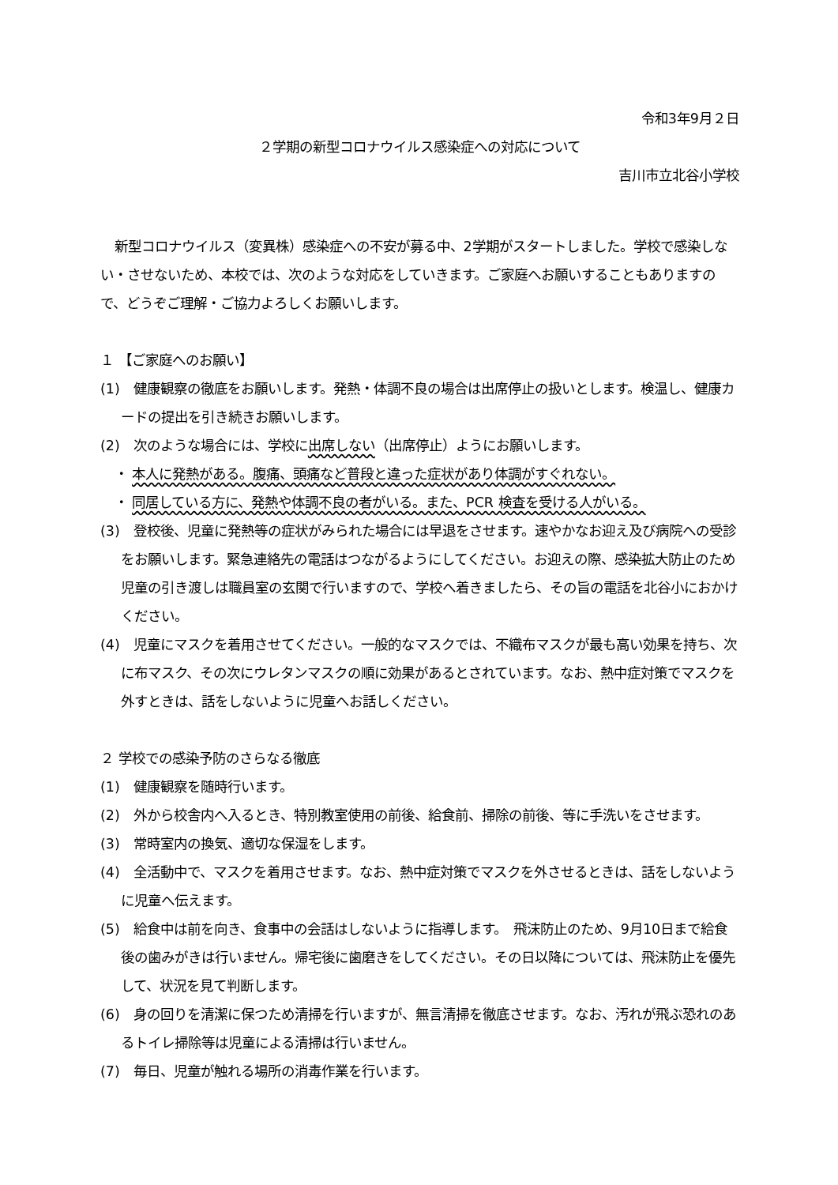令和3年9月２日
２学期の新型コロナウイルス感染症への対応について
吉川市立北谷小学校
新型コロナウイルス（変異株）感染症への不安が募る中、2学期がスタートしました。学校で感染しない・させないため、本校では、次のような対応をしていきます。ご家庭へお願いすることもありますので、どうぞご理解・ご協力よろしくお願いします。
１ 【ご家庭へのお願い】
(1)　健康観察の徹底をお願いします。発熱・体調不良の場合は出席停止の扱いとします。検温し、健康カードの提出を引き続きお願いします。
(2)　次のような場合には、学校に出席しない（出席停止）ようにお願いします。
・ 本人に発熱がある。腹痛、頭痛など普段と違った症状があり体調がすぐれない。
・ 同居している方に、発熱や体調不良の者がいる。また、PCR 検査を受ける人がいる。
(3)　登校後、児童に発熱等の症状がみられた場合には早退をさせます。速やかなお迎え及び病院への受診をお願いします。緊急連絡先の電話はつながるようにしてください。お迎えの際、感染拡大防止のため児童の引き渡しは職員室の玄関で行いますので、学校へ着きましたら、その旨の電話を北谷小におかけください。
(4)　児童にマスクを着用させてください。一般的なマスクでは、不織布マスクが最も高い効果を持ち、次に布マスク、その次にウレタンマスクの順に効果があるとされています。なお、熱中症対策でマスクを外すときは、話をしないように児童へお話しください。
２ 学校での感染予防のさらなる徹底
(1)　健康観察を随時行います。
(2)　外から校舎内へ入るとき、特別教室使用の前後、給食前、掃除の前後、等に手洗いをさせます。
(3)　常時室内の換気、適切な保湿をします。
(4)　全活動中で、マスクを着用させます。なお、熱中症対策でマスクを外させるときは、話をしないように児童へ伝えます。
(5)　給食中は前を向き、食事中の会話はしないように指導します。　飛沫防止のため、9月10日まで給食後の歯みがきは行いません。帰宅後に歯磨きをしてください。その日以降については、飛沫防止を優先して、状況を見て判断します。
(6)　身の回りを清潔に保つため清掃を行いますが、無言清掃を徹底させます。なお、汚れが飛ぶ恐れのあるトイレ掃除等は児童による清掃は行いません。
(7)　毎日、児童が触れる場所の消毒作業を行います。